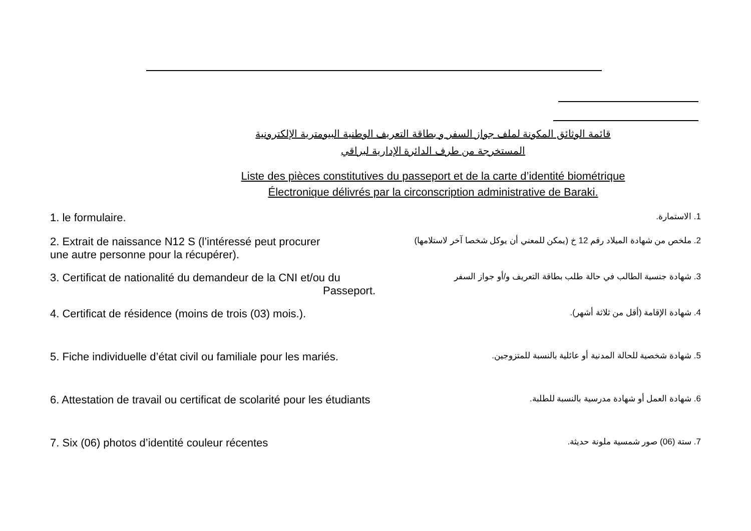قائمة الوثائق المكونة لملف جواز السفر و بطاقة التعريف الوطنية البيومترية الإلكترونية
المستخرجة من طرف الدائرة الإدارية لبراقي
Liste des pièces constitutives du passeport et de la carte d’identité biométrique
Électronique délivrés par la circonscription administrative de Baraki.
1. le formulaire. 1. الاستمارة.
2. Extrait de naissance N12 S (l’intéressé peut procurer
une autre personne pour la récupérer). 2. ملخص من شهادة الميلاد رقم 12 خ (يمكن للمعني أن يوكل شخصا آخر لاستلامها)
3. Certificat de nationalité du demandeur de la CNI et/ou du
Passeport. 3. شهادة جنسية الطالب في حالة طلب بطاقة التعريف و/أو جواز السفر
4. Certificat de résidence (moins de trois (03) mois.). 4. شهادة الإقامة (أقل من ثلاثة أشهر).
5. Fiche individuelle d’état civil ou familiale pour les mariés. 5. شهادة شخصية للحالة المدنية أو عائلية بالنسبة للمتزوجين.
6. Attestation de travail ou certificat de scolarité pour les étudiants 6. شهادة العمل أو شهادة مدرسية بالنسبة للطلبة.
7. Six (06) photos d’identité couleur récentes 7. ستة (06) صور شمسية ملونة حديثة.